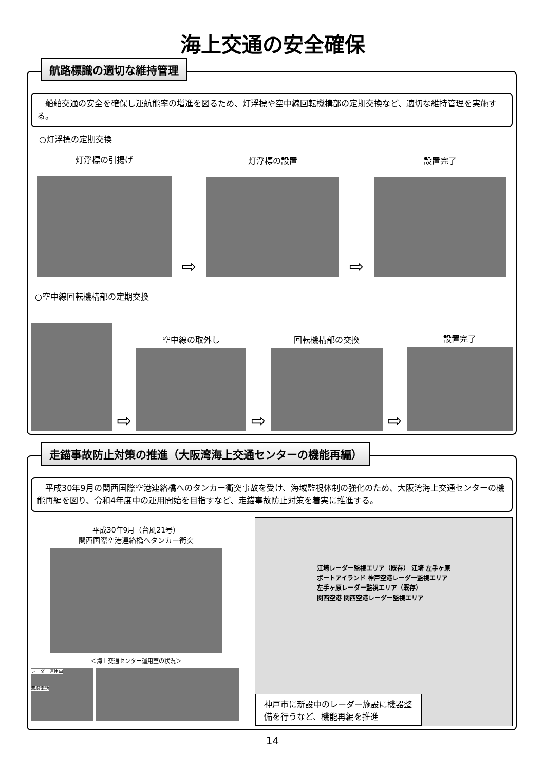海上交通の安全確保
航路標識の適切な維持管理
　船舶交通の安全を確保し運航能率の増進を図るため、灯浮標や空中線回転機構部の定期交換など、適切な維持管理を実施する。
○灯浮標の定期交換
灯浮標の引揚げ
⇨
灯浮標の設置
⇨
設置完了
○空中線回転機構部の定期交換
⇨
空中線の取外し
⇨
回転機構部の交換
⇨
設置完了
走錨事故防止対策の推進（大阪湾海上交通センターの機能再編）
　平成30年9月の関西国際空港連絡橋へのタンカー衝突事故を受け、海域監視体制の強化のため、大阪湾海上交通センターの機能再編を図り、令和4年度中の運用開始を目指すなど、走錨事故防止対策を着実に推進する。
平成30年9月（台風21号）
関西国際空港連絡橋へタンカー衝突
＜海上交通センター運用室の状況＞
レーダー運用卓
無線電話
江埼レーダー監視エリア（既存） 江埼 左手ヶ原
ポートアイランド 神戸空港レーダー監視エリア
左手ヶ原レーダー監視エリア（既存）
関西空港 関西空港レーダー監視エリア
神戸市に新設中のレーダー施設に機器整備を行うなど、機能再編を推進
14